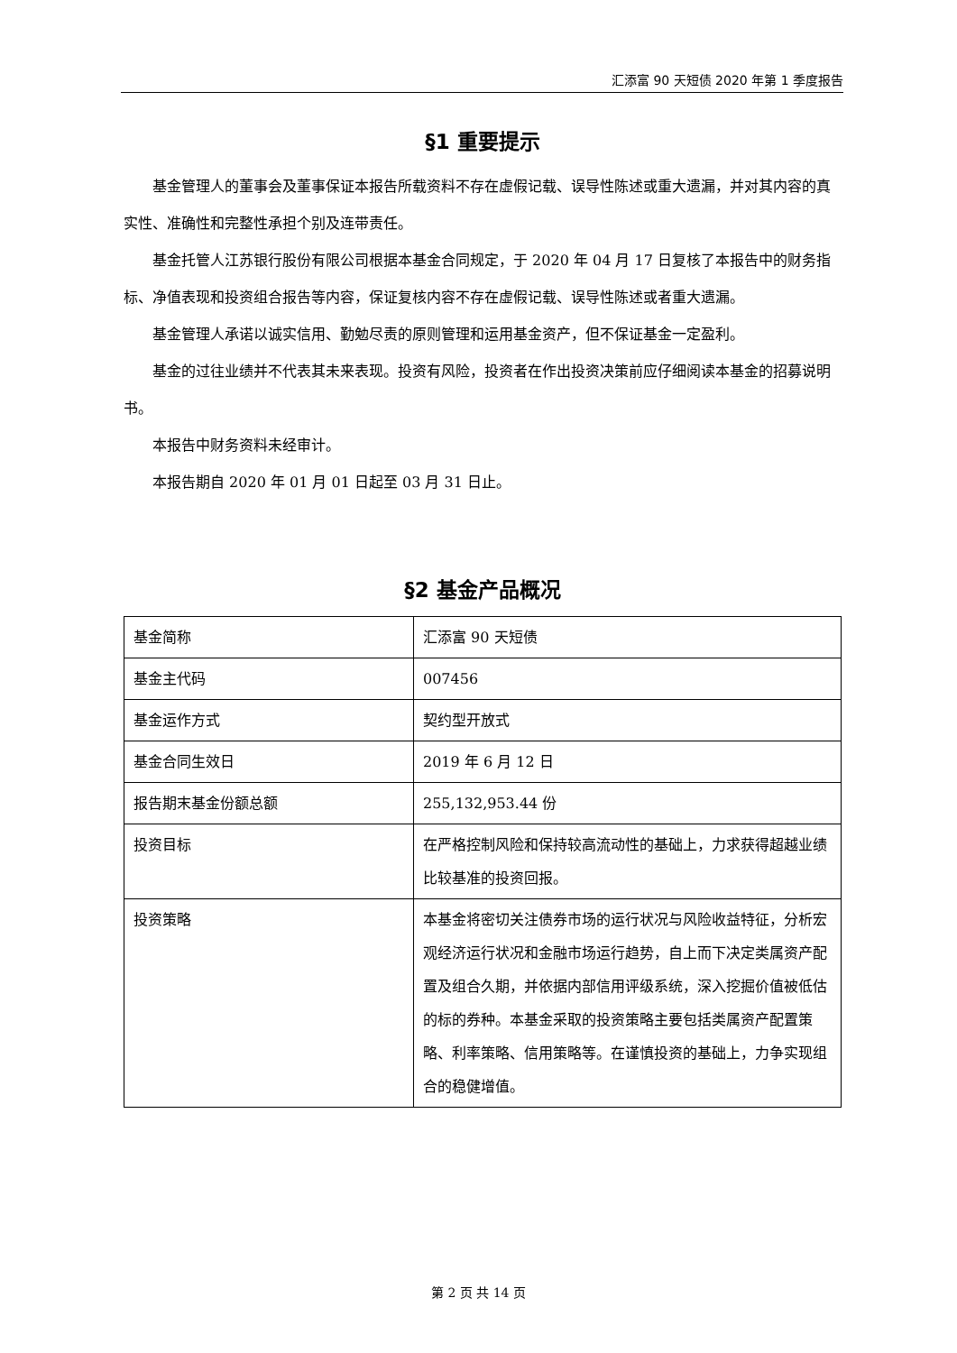汇添富 90 天短债 2020 年第 1 季度报告
§1 重要提示
基金管理人的董事会及董事保证本报告所载资料不存在虚假记载、误导性陈述或重大遗漏，并对其内容的真实性、准确性和完整性承担个别及连带责任。
基金托管人江苏银行股份有限公司根据本基金合同规定，于 2020 年 04 月 17 日复核了本报告中的财务指标、净值表现和投资组合报告等内容，保证复核内容不存在虚假记载、误导性陈述或者重大遗漏。
基金管理人承诺以诚实信用、勤勉尽责的原则管理和运用基金资产，但不保证基金一定盈利。
基金的过往业绩并不代表其未来表现。投资有风险，投资者在作出投资决策前应仔细阅读本基金的招募说明书。
本报告中财务资料未经审计。
本报告期自 2020 年 01 月 01 日起至 03 月 31 日止。
§2 基金产品概况
| 基金简称 | 汇添富 90 天短债 |
| 基金主代码 | 007456 |
| 基金运作方式 | 契约型开放式 |
| 基金合同生效日 | 2019 年 6 月 12 日 |
| 报告期末基金份额总额 | 255,132,953.44 份 |
| 投资目标 | 在严格控制风险和保持较高流动性的基础上，力求获得超越业绩比较基准的投资回报。 |
| 投资策略 | 本基金将密切关注债券市场的运行状况与风险收益特征，分析宏观经济运行状况和金融市场运行趋势，自上而下决定类属资产配置及组合久期，并依据内部信用评级系统，深入挖掘价值被低估的标的券种。本基金采取的投资策略主要包括类属资产配置策略、利率策略、信用策略等。在谨慎投资的基础上，力争实现组合的稳健增值。 |
第 2 页 共 14 页